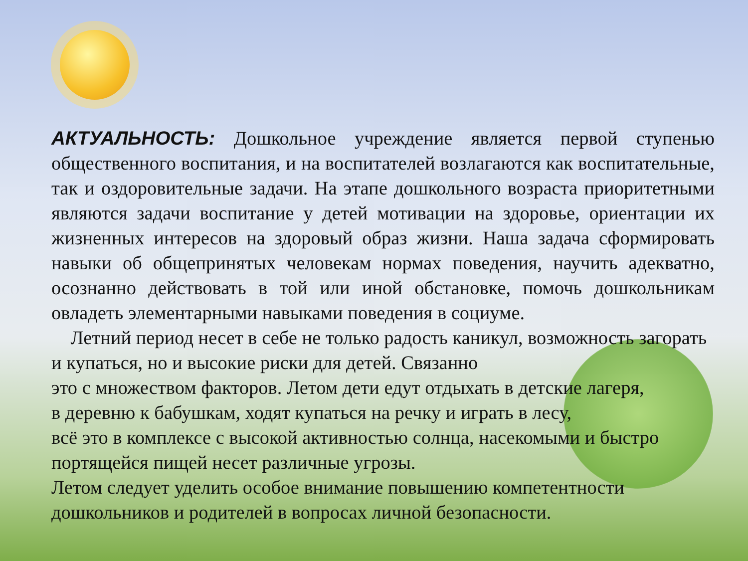АКТУАЛЬНОСТЬ: Дошкольное учреждение является первой ступенью общественного воспитания, и на воспитателей возлагаются как воспитательные, так и оздоровительные задачи. На этапе дошкольного возраста приоритетными являются задачи воспитание у детей мотивации на здоровье, ориентации их жизненных интересов на здоровый образ жизни. Наша задача сформировать навыки об общепринятых человекам нормах поведения, научить адекватно, осознанно действовать в той или иной обстановке, помочь дошкольникам овладеть элементарными навыками поведения в социуме.
Летний период несет в себе не только радость каникул, возможность загорать и купаться, но и высокие риски для детей. Связанно
это с множеством факторов. Летом дети едут отдыхать в детские лагеря,
в деревню к бабушкам, ходят купаться на речку и играть в лесу,
всё это в комплексе с высокой активностью солнца, насекомыми и быстро портящейся пищей несет различные угрозы.
Летом следует уделить особое внимание повышению компетентности дошкольников и родителей в вопросах личной безопасности.